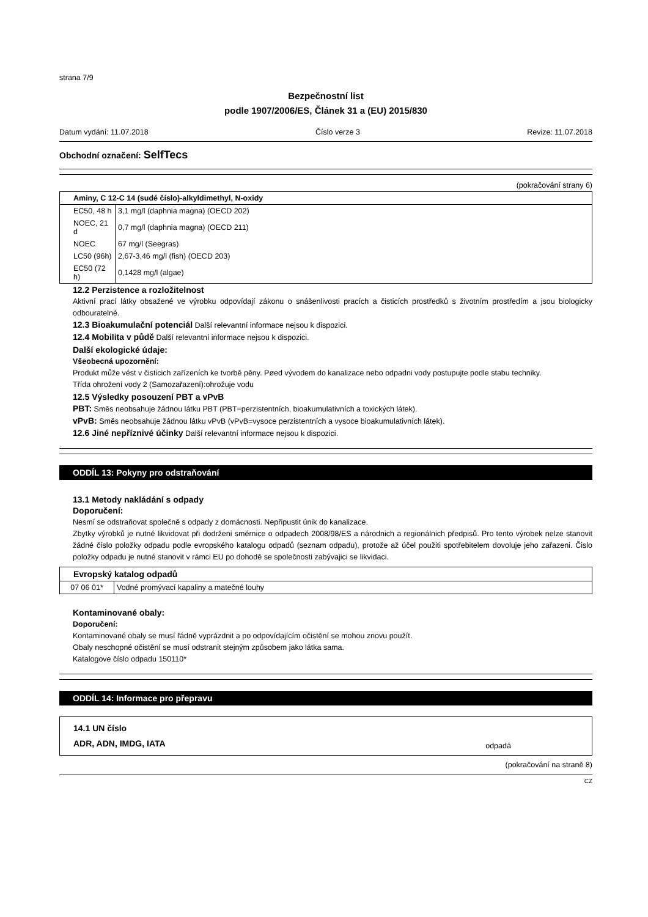strana 7/9
Bezpečnostní list
podle 1907/2006/ES, Článek 31 a (EU) 2015/830
Datum vydání: 11.07.2018 Číslo verze 3 Revize: 11.07.2018
Obchodní označení: SelfTecs
(pokračování strany 6)
| Aminy, C 12-C 14 (sudé číslo)-alkyldimethyl, N-oxidy | |
| EC50, 48 h | 3,1 mg/l (daphnia magna) (OECD 202) |
| NOEC, 21 d | 0,7 mg/l (daphnia magna) (OECD 211) |
| NOEC | 67 mg/l (Seegras) |
| LC50 (96h) | 2,67-3,46 mg/l (fish) (OECD 203) |
| EC50 (72 h) | 0,1428 mg/l (algae) |
12.2 Perzistence a rozložitelnost
Aktivní prací látky obsažené ve výrobku odpovídají zákonu o snášenlivosti pracích a čisticích prostředků s životním prostředím a jsou biologicky odbouratelné.
12.3 Bioakumulační potenciál Další relevantní informace nejsou k dispozici.
12.4 Mobilita v půdě Další relevantní informace nejsou k dispozici.
Další ekologické údaje:
Všeobecná upozornění:
Produkt může vést v čisticich zařízeních ke tvorbě pěny. Pøed vývodem do kanalizace nebo odpadni vody postupujte podle stabu techniky.
Třída ohrožení vody 2 (Samozařazení):ohrožuje vodu
12.5 Výsledky posouzení PBT a vPvB
PBT: Směs neobsahuje žádnou látku PBT (PBT=perzistentních, bioakumulativních a toxických látek).
vPvB: Směs neobsahuje žádnou látku vPvB (vPvB=vysoce perzistentních a vysoce bioakumulativních látek).
12.6 Jiné nepříznivé účinky Další relevantní informace nejsou k dispozici.
ODDÍL 13: Pokyny pro odstraňování
13.1 Metody nakládání s odpady
Doporučení:
Nesmí se odstraňovat společně s odpady z domácnosti. Nepřipustit únik do kanalizace.
Zbytky výrobků je nutné likvidovat při dodrženi smérnice o odpadech 2008/98/ES a národnich a regionálnich předpisů. Pro tento výrobek nelze stanovit žádné číslo položky odpadu podle evropského katalogu odpadů (seznam odpadu), protože až účel použiti spotřebitelem dovoluje jeho zařazeni. Čislo položky odpadu je nutné stanovit v rámci EU po dohodě se společnosti zabývajici se likvidaci.
| Evropský katalog odpadů | |
| 07 06 01* | Vodné promývací kapaliny a matečné louhy |
Kontaminované obaly:
Doporučení:
Kontaminované obaly se musí řádně vyprázdnit a po odpovídajícím očistění se mohou znovu použít.
Obaly neschopné očistění se musí odstranit stejným způsobem jako látka sama.
Katalogove číslo odpadu 150110*
ODDÍL 14: Informace pro přepravu
| 14.1 UN číslo ADR, ADN, IMDG, IATA | odpadá |
(pokračování na straně 8)
CZ